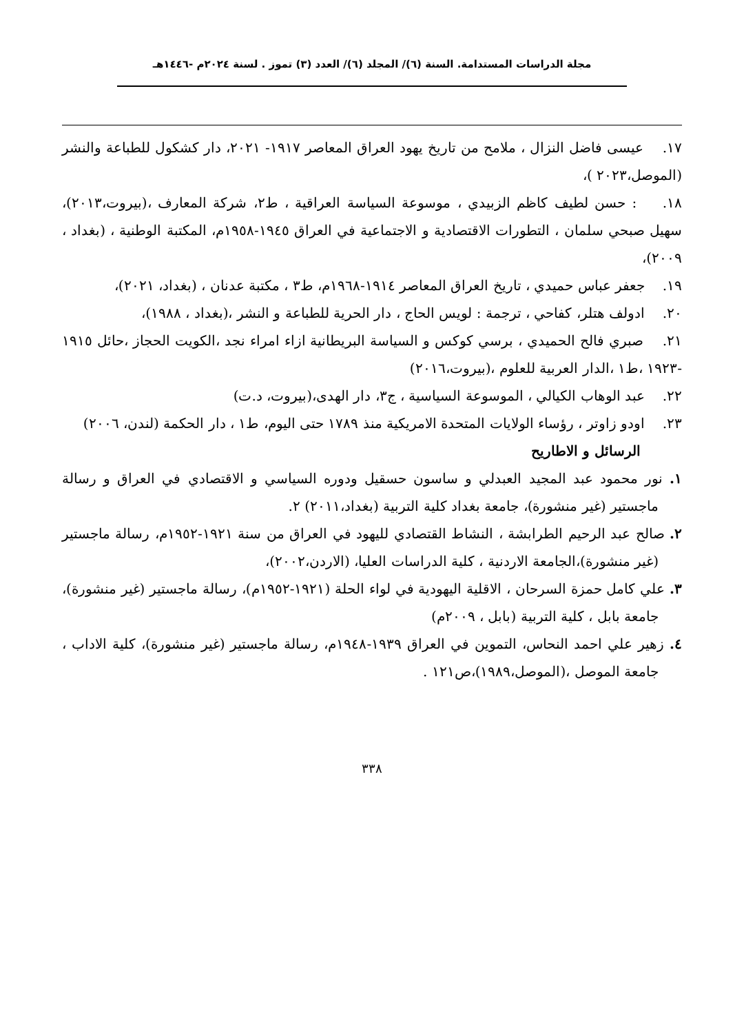مجلة الدراسات المستدامة. السنة (٦)/ المجلد (٦)/ العدد (٣) تموز . لسنة ٢٠٢٤م -١٤٤٦هـ
١٧. عيسى فاضل النزال ، ملامح من تاريخ يهود العراق المعاصر ١٩١٧- ٢٠٢١، دار كشكول للطباعة والنشر (الموصل،٢٠٢٣ )،
١٨. : حسن لطيف كاظم الزبيدي ، موسوعة السياسة العراقية ، ط٢، شركة المعارف ،(بيروت،٢٠١٣)، سهيل صبحي سلمان ، التطورات الاقتصادية و الاجتماعية في العراق ١٩٤٥-١٩٥٨م، المكتبة الوطنية ، (بغداد ، ٢٠٠٩)،
١٩. جعفر عباس حميدي ، تاريخ العراق المعاصر ١٩١٤-١٩٦٨م، ط٣ ، مكتبة عدنان ، (بغداد، ٢٠٢١)،
٢٠. ادولف هتلر، كفاحي ، ترجمة : لويس الحاج ، دار الحرية للطباعة و النشر ،(بغداد ، ١٩٨٨)،
٢١. صبري فالح الحميدي ، برسي كوكس و السياسة البريطانية ازاء امراء نجد ،الكويت الحجاز ،حائل ١٩١٥ -١٩٢٣ ،ط١ ،الدار العربية للعلوم ،(بيروت،٢٠١٦)
٢٢. عبد الوهاب الكيالي ، الموسوعة السياسية ، ج٣، دار الهدى،(بيروت، د.ت)
٢٣. اودو زاوتر ، رؤساء الولايات المتحدة الامريكية منذ ١٧٨٩ حتى اليوم، ط١ ، دار الحكمة (لندن، ٢٠٠٦)
الرسائل و الاطاريح
١. نور محمود عبد المجيد العبدلي و ساسون حسقيل ودوره السياسي و الاقتصادي في العراق و رسالة ماجستير (غير منشورة)، جامعة بغداد كلية التربية (بغداد،٢٠١١) ٢.
٢. صالح عبد الرحيم الطرابشة ، النشاط القتصادي لليهود في العراق من سنة ١٩٢١-١٩٥٢م، رسالة ماجستير (غير منشورة)،الجامعة الاردنية ، كلية الدراسات العليا، (الاردن،٢٠٠٢)،
٣. علي كامل حمزة السرحان ، الاقلية اليهودية في لواء الحلة (١٩٢١-١٩٥٢م)، رسالة ماجستير (غير منشورة)، جامعة بابل ، كلية التربية (بابل ، ٢٠٠٩م)
٤. زهير علي احمد النحاس، التموين في العراق ١٩٣٩-١٩٤٨م، رسالة ماجستير (غير منشورة)، كلية الاداب ، جامعة الموصل ،(الموصل،١٩٨٩)،ص١٢١ .
٣٣٨